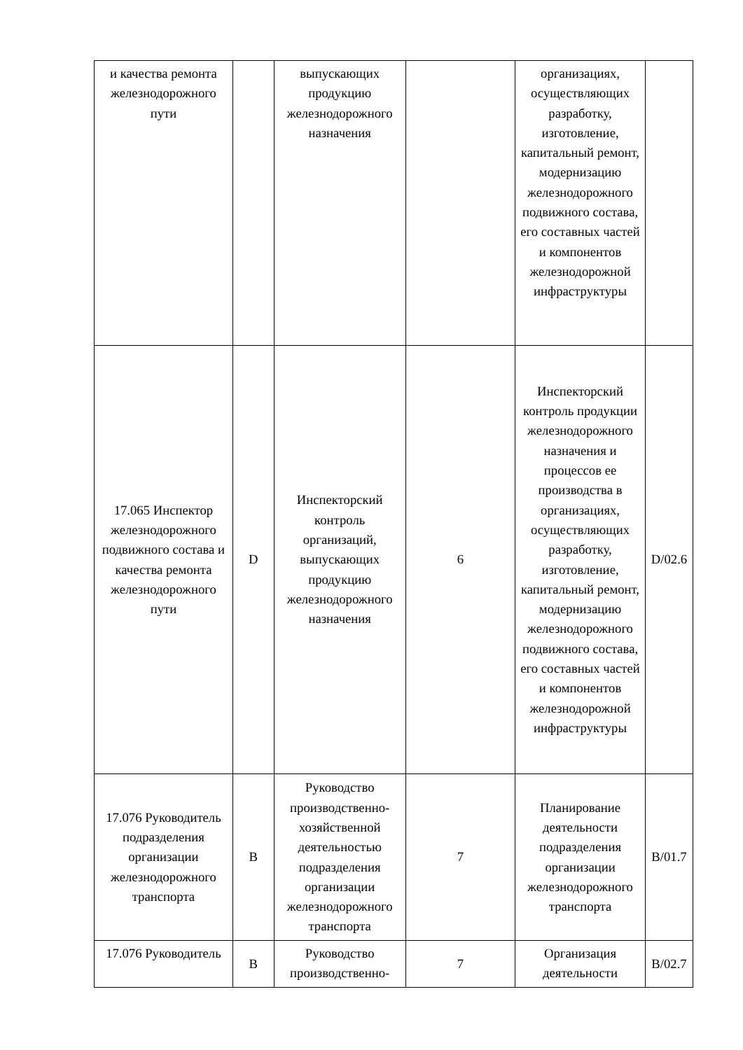| и качества ремонта железнодорожного пути | | выпускающих продукцию железнодорожного назначения | | организациях, осуществляющих разработку, изготовление, капитальный ремонт, модернизацию железнодорожного подвижного состава, его составных частей и компонентов железнодорожной инфраструктуры | |
| 17.065 Инспектор железнодорожного подвижного состава и качества ремонта железнодорожного пути | D | Инспекторский контроль организаций, выпускающих продукцию железнодорожного назначения | 6 | Инспекторский контроль продукции железнодорожного назначения и процессов ее производства в организациях, осуществляющих разработку, изготовление, капитальный ремонт, модернизацию железнодорожного подвижного состава, его составных частей и компонентов железнодорожной инфраструктуры | D/02.6 |
| 17.076 Руководитель подразделения организации железнодорожного транспорта | B | Руководство производственно-хозяйственной деятельностью подразделения организации железнодорожного транспорта | 7 | Планирование деятельности подразделения организации железнодорожного транспорта | B/01.7 |
| 17.076 Руководитель | B | Руководство производственно- | 7 | Организация деятельности | B/02.7 |